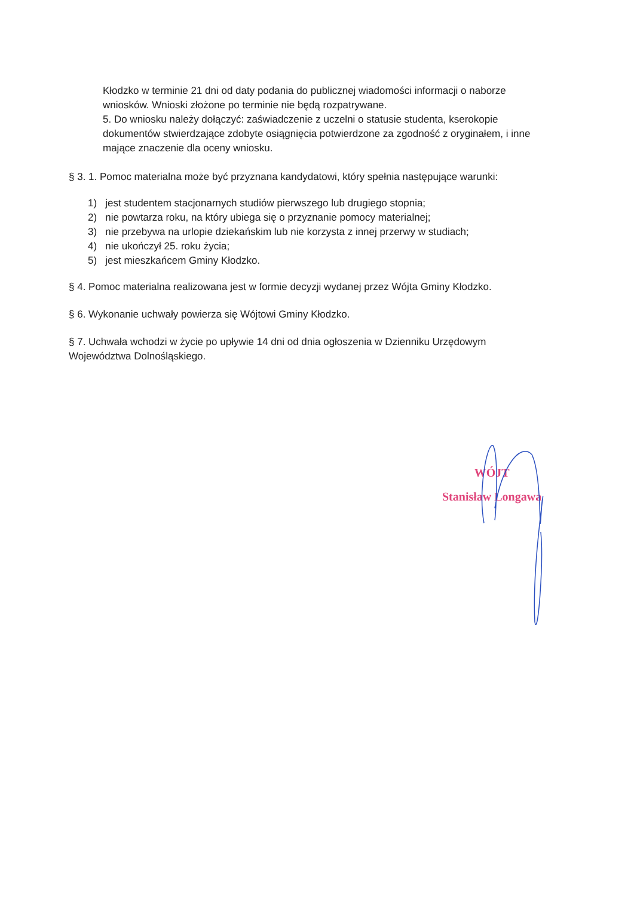Kłodzko w terminie 21 dni od daty podania do publicznej wiadomości informacji o naborze wniosków. Wnioski złożone po terminie nie będą rozpatrywane.
5. Do wniosku należy dołączyć: zaświadczenie z uczelni o statusie studenta, kserokopie dokumentów stwierdzające zdobyte osiągnięcia potwierdzone za zgodność z oryginałem, i inne mające znaczenie dla oceny wniosku.
§ 3. 1. Pomoc materialna może być przyznana kandydatowi, który spełnia następujące warunki:
1) jest studentem stacjonarnych studiów pierwszego lub drugiego stopnia;
2) nie powtarza roku, na który ubiega się o przyznanie pomocy materialnej;
3) nie przebywa na urlopie dziekańskim lub nie korzysta z innej przerwy w studiach;
4) nie ukończył 25. roku życia;
5) jest mieszkańcem Gminy Kłodzko.
§ 4. Pomoc materialna realizowana jest w formie decyzji wydanej przez Wójta Gminy Kłodzko.
§ 6. Wykonanie uchwały powierza się Wójtowi Gminy Kłodzko.
§ 7. Uchwała wchodzi w życie po upływie 14 dni od dnia ogłoszenia w Dzienniku Urzędowym Województwa Dolnośląskiego.
WÓJT
Stanisław Longawa